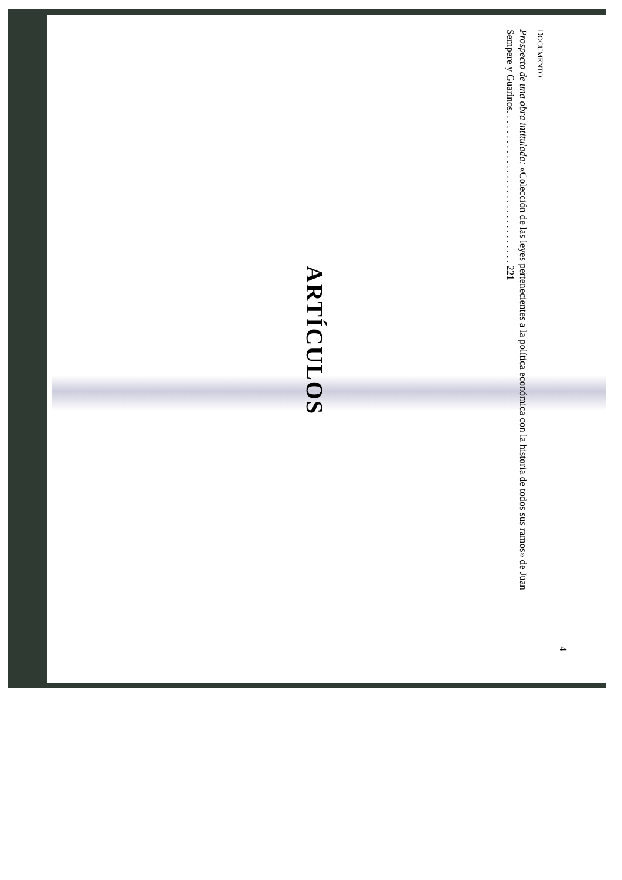4
DOCUMENTO
Prospecto de una obra intitulada: «Colección de las leyes pertenecientes a la política económica con la historia de todos sus ramos» de Juan Sempere y Guarinos. . . . . . . . . . . . . . . . . . . . . . . . . . . . . . . 221
ARTÍCULOS